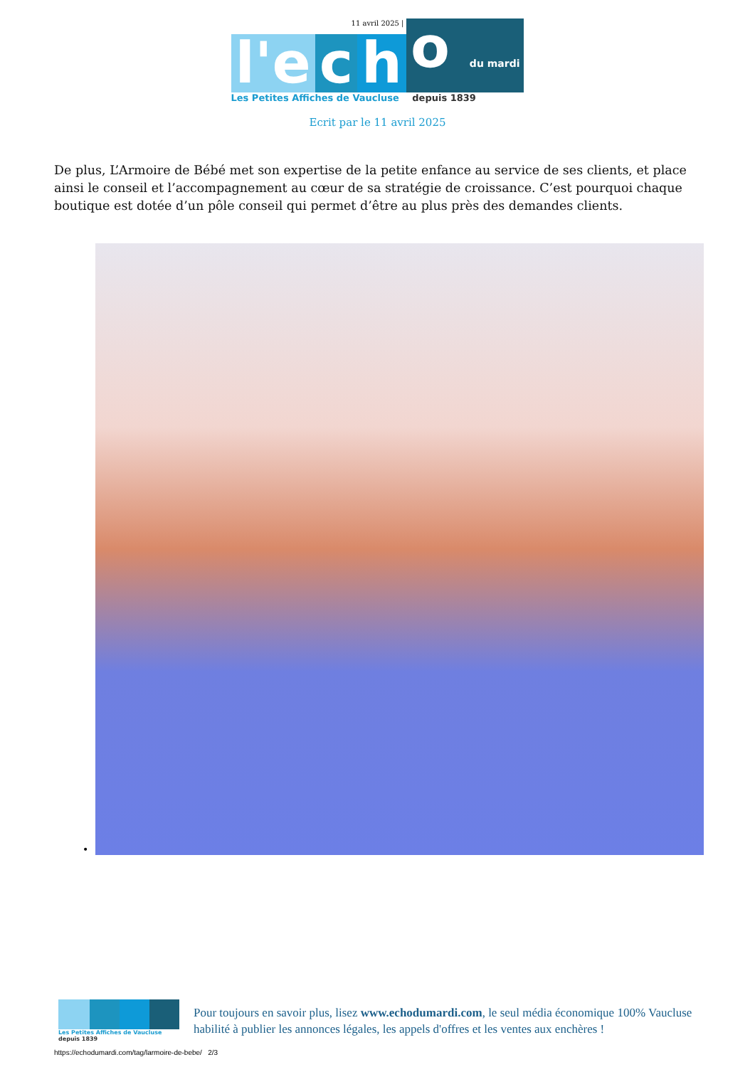11 avril 2025 |
l'e c h o du mardi
Les Petites Affiches de Vaucluse depuis 1839
Ecrit par le 11 avril 2025
De plus, L’Armoire de Bébé met son expertise de la petite enfance au service de ses clients, et place ainsi le conseil et l’accompagnement au cœur de sa stratégie de croissance. C’est pourquoi chaque boutique est dotée d’un pôle conseil qui permet d’être au plus près des demandes clients.
•
Les Petites Affiches de Vaucluse depuis 1839
Pour toujours en savoir plus, lisez www.echodumardi.com, le seul média économique 100% Vaucluse habilité à publier les annonces légales, les appels d'offres et les ventes aux enchères !
https://echodumardi.com/tag/larmoire-de-bebe/ 2/3